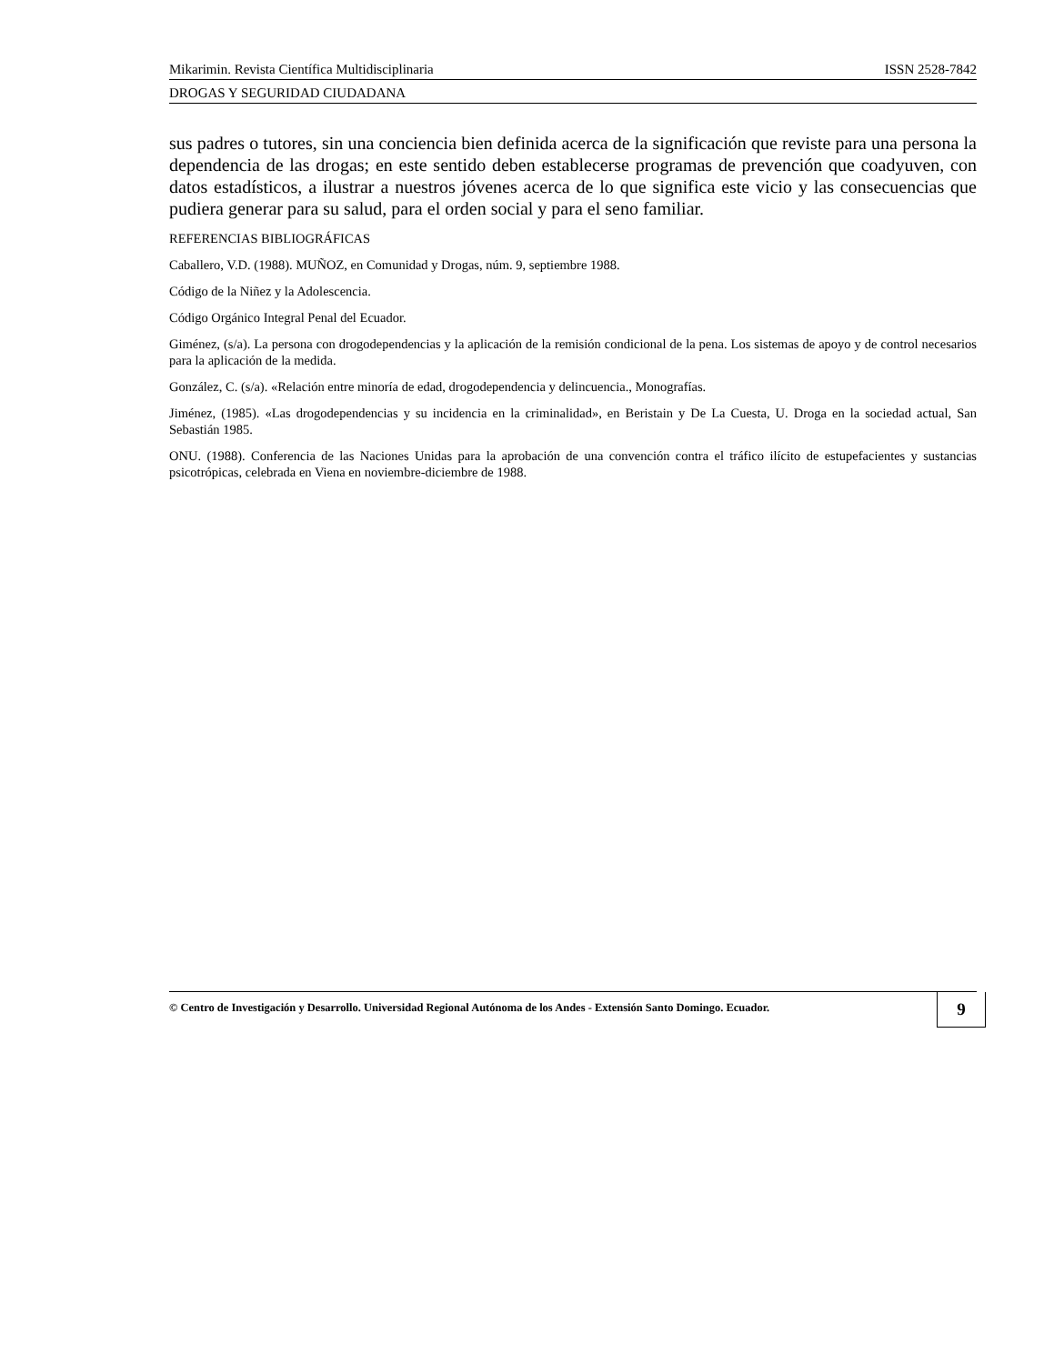Mikarimin. Revista Científica Multidisciplinaria ISSN 2528-7842
DROGAS Y SEGURIDAD CIUDADANA
sus padres o tutores, sin una conciencia bien definida acerca de la significación que reviste para una persona la dependencia de las drogas; en este sentido deben establecerse programas de prevención que coadyuven, con datos estadísticos, a ilustrar a nuestros jóvenes acerca de lo que significa este vicio y las consecuencias que pudiera generar para su salud, para el orden social y para el seno familiar.
REFERENCIAS BIBLIOGRÁFICAS
Caballero, V.D. (1988). MUÑOZ, en Comunidad y Drogas, núm. 9, septiembre 1988.
Código de la Niñez y la Adolescencia.
Código Orgánico Integral Penal del Ecuador.
Giménez, (s/a). La persona con drogodependencias y la aplicación de la remisión condicional de la pena. Los sistemas de apoyo y de control necesarios para la aplicación de la medida.
González, C. (s/a). «Relación entre minoría de edad, drogodependencia y delincuencia., Monografías.
Jiménez, (1985). «Las drogodependencias y su incidencia en la criminalidad», en Beristain y De La Cuesta, U. Droga en la sociedad actual, San Sebastián 1985.
ONU. (1988). Conferencia de las Naciones Unidas para la aprobación de una convención contra el tráfico ilícito de estupefacientes y sustancias psicotrópicas, celebrada en Viena en noviembre-diciembre de 1988.
© Centro de Investigación y Desarrollo. Universidad Regional Autónoma de los Andes - Extensión Santo Domingo. Ecuador. 9